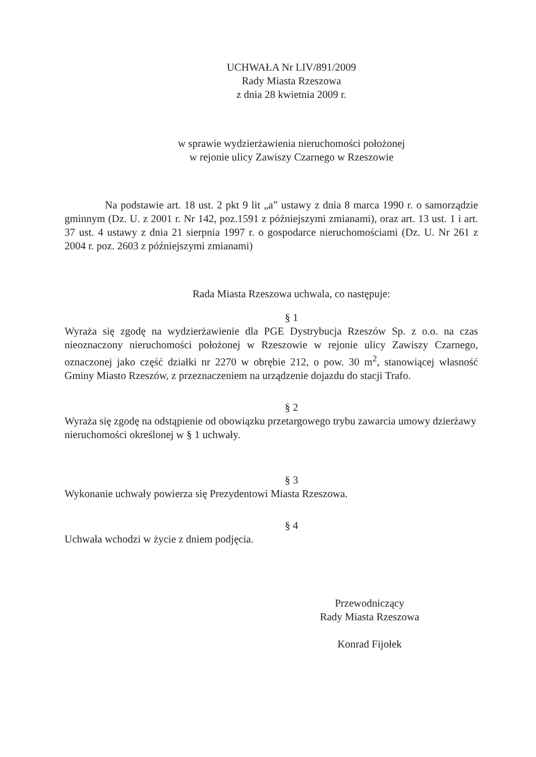UCHWAŁA Nr LIV/891/2009
Rady Miasta Rzeszowa
z dnia 28 kwietnia 2009 r.
w sprawie wydzierżawienia nieruchomości położonej
w rejonie ulicy Zawiszy Czarnego w Rzeszowie
Na podstawie art. 18 ust. 2 pkt 9 lit „a” ustawy z dnia 8 marca 1990 r. o samorządzie gminnym (Dz. U. z 2001 r. Nr 142, poz.1591 z późniejszymi zmianami), oraz art. 13 ust. 1 i art. 37 ust. 4 ustawy z dnia 21 sierpnia 1997 r. o gospodarce nieruchomościami (Dz. U. Nr 261 z 2004 r. poz. 2603 z późniejszymi zmianami)
Rada Miasta Rzeszowa uchwala, co następuje:
§ 1
Wyraża się zgodę na wydzierżawienie dla PGE Dystrybucja Rzeszów Sp. z o.o. na czas nieoznaczony nieruchomości położonej w Rzeszowie w rejonie ulicy Zawiszy Czarnego, oznaczonej jako część działki nr 2270 w obrębie 212, o pow. 30 m<sup>2</sup>, stanowiącej własność Gminy Miasto Rzeszów, z przeznaczeniem na urządzenie dojazdu do stacji Trafo.
§ 2
Wyraża się zgodę na odstąpienie od obowiązku przetargowego trybu zawarcia umowy dzierżawy nieruchomości określonej w § 1 uchwały.
§ 3
Wykonanie uchwały powierza się Prezydentowi Miasta Rzeszowa.
§ 4
Uchwała wchodzi w życie z dniem podjęcia.
Przewodniczący
Rady Miasta Rzeszowa
Konrad Fijołek